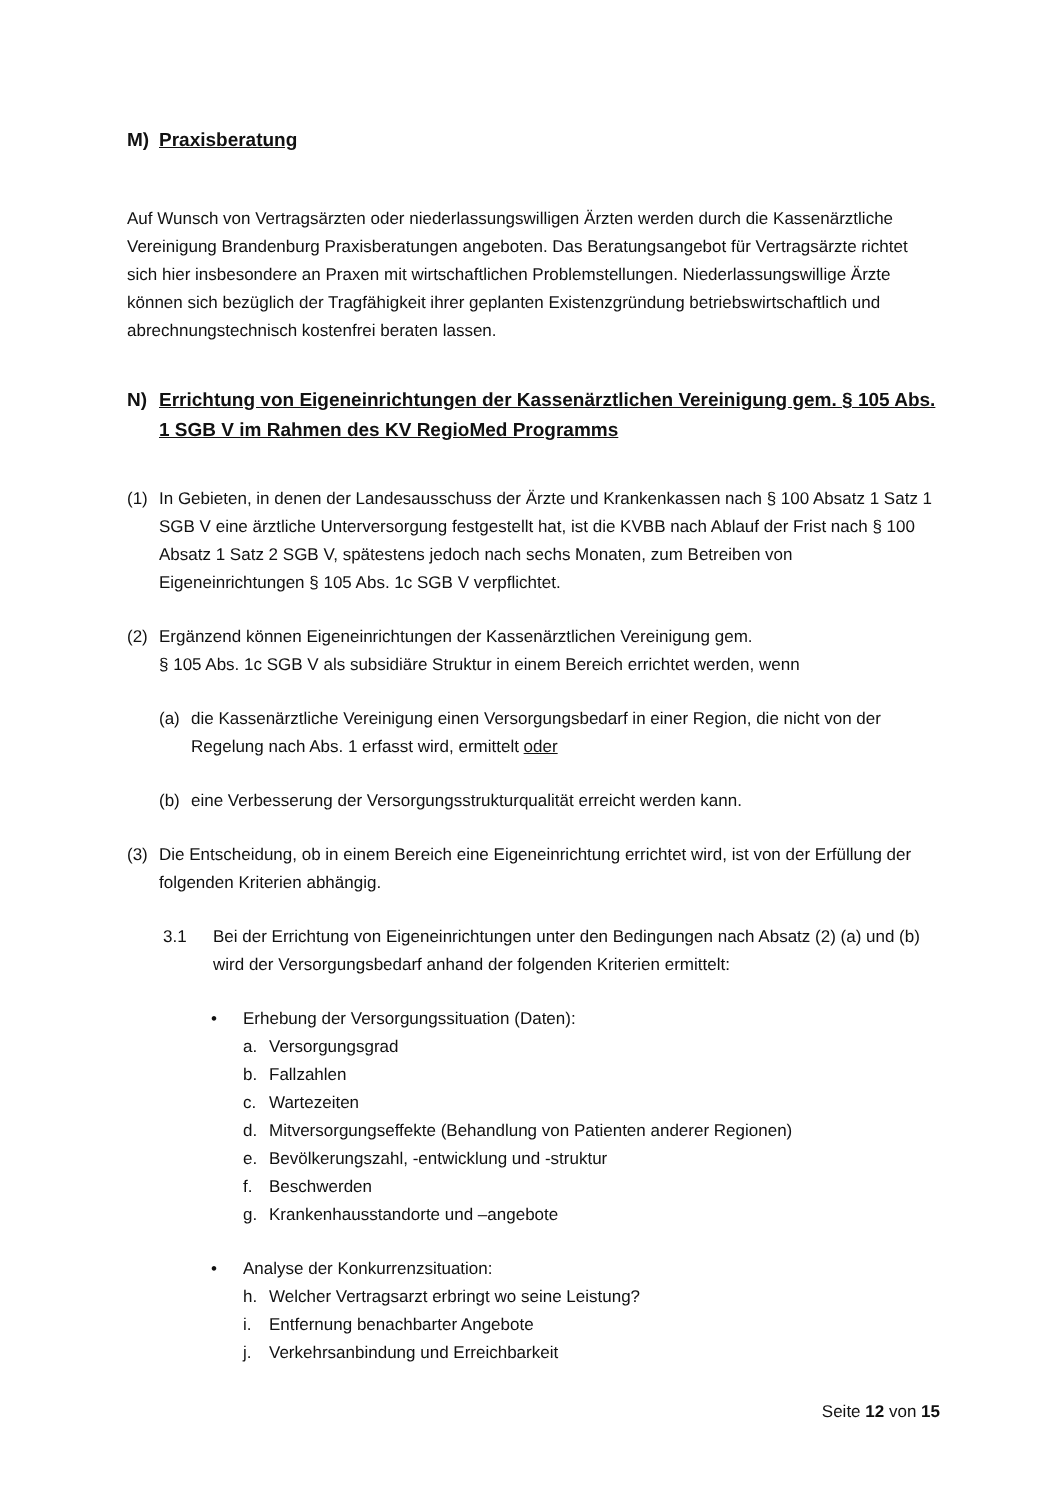M) Praxisberatung
Auf Wunsch von Vertragsärzten oder niederlassungswilligen Ärzten werden durch die Kassenärztliche Vereinigung Brandenburg Praxisberatungen angeboten. Das Beratungsangebot für Vertragsärzte richtet sich hier insbesondere an Praxen mit wirtschaftlichen Problemstellungen. Niederlassungswillige Ärzte können sich bezüglich der Tragfähigkeit ihrer geplanten Existenzgründung betriebswirtschaftlich und abrechnungstechnisch kostenfrei beraten lassen.
N) Errichtung von Eigeneinrichtungen der Kassenärztlichen Vereinigung gem. § 105 Abs. 1 SGB V im Rahmen des KV RegioMed Programms
(1) In Gebieten, in denen der Landesausschuss der Ärzte und Krankenkassen nach § 100 Absatz 1 Satz 1 SGB V eine ärztliche Unterversorgung festgestellt hat, ist die KVBB nach Ablauf der Frist nach § 100 Absatz 1 Satz 2 SGB V, spätestens jedoch nach sechs Monaten, zum Betreiben von Eigeneinrichtungen § 105 Abs. 1c SGB V verpflichtet.
(2) Ergänzend können Eigeneinrichtungen der Kassenärztlichen Vereinigung gem.
§ 105 Abs. 1c SGB V als subsidiäre Struktur in einem Bereich errichtet werden, wenn
(a) die Kassenärztliche Vereinigung einen Versorgungsbedarf in einer Region, die nicht von der Regelung nach Abs. 1 erfasst wird, ermittelt oder
(b) eine Verbesserung der Versorgungsstrukturqualität erreicht werden kann.
(3) Die Entscheidung, ob in einem Bereich eine Eigeneinrichtung errichtet wird, ist von der Erfüllung der folgenden Kriterien abhängig.
3.1 Bei der Errichtung von Eigeneinrichtungen unter den Bedingungen nach Absatz (2) (a) und (b) wird der Versorgungsbedarf anhand der folgenden Kriterien ermittelt:
• Erhebung der Versorgungssituation (Daten):
a. Versorgungsgrad
b. Fallzahlen
c. Wartezeiten
d. Mitversorgungseffekte (Behandlung von Patienten anderer Regionen)
e. Bevölkerungszahl, -entwicklung und -struktur
f. Beschwerden
g. Krankenhausstandorte und –angebote
• Analyse der Konkurrenzsituation:
h. Welcher Vertragsarzt erbringt wo seine Leistung?
i. Entfernung benachbarter Angebote
j. Verkehrsanbindung und Erreichbarkeit
Seite 12 von 15